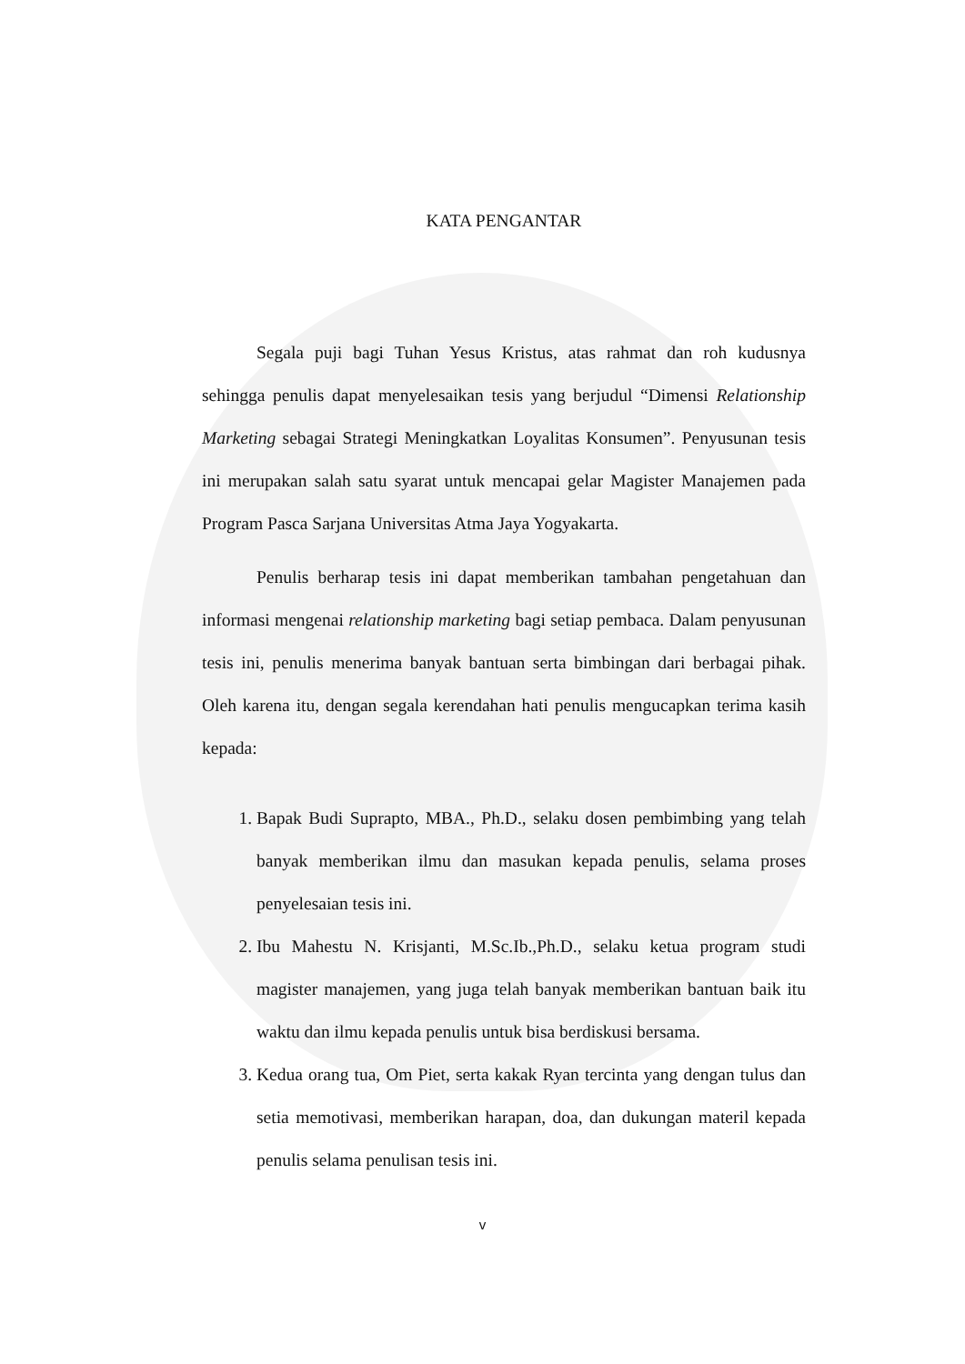KATA PENGANTAR
Segala puji bagi Tuhan Yesus Kristus, atas rahmat dan roh kudusnya sehingga penulis dapat menyelesaikan tesis yang berjudul “Dimensi Relationship Marketing sebagai Strategi Meningkatkan Loyalitas Konsumen”. Penyusunan tesis ini merupakan salah satu syarat untuk mencapai gelar Magister Manajemen pada Program Pasca Sarjana Universitas Atma Jaya Yogyakarta.
Penulis berharap tesis ini dapat memberikan tambahan pengetahuan dan informasi mengenai relationship marketing bagi setiap pembaca. Dalam penyusunan tesis ini, penulis menerima banyak bantuan serta bimbingan dari berbagai pihak. Oleh karena itu, dengan segala kerendahan hati penulis mengucapkan terima kasih kepada:
1. Bapak Budi Suprapto, MBA., Ph.D., selaku dosen pembimbing yang telah banyak memberikan ilmu dan masukan kepada penulis, selama proses penyelesaian tesis ini.
2. Ibu Mahestu N. Krisjanti, M.Sc.Ib.,Ph.D., selaku ketua program studi magister manajemen, yang juga telah banyak memberikan bantuan baik itu waktu dan ilmu kepada penulis untuk bisa berdiskusi bersama.
3. Kedua orang tua, Om Piet, serta kakak Ryan tercinta yang dengan tulus dan setia memotivasi, memberikan harapan, doa, dan dukungan materil kepada penulis selama penulisan tesis ini.
v